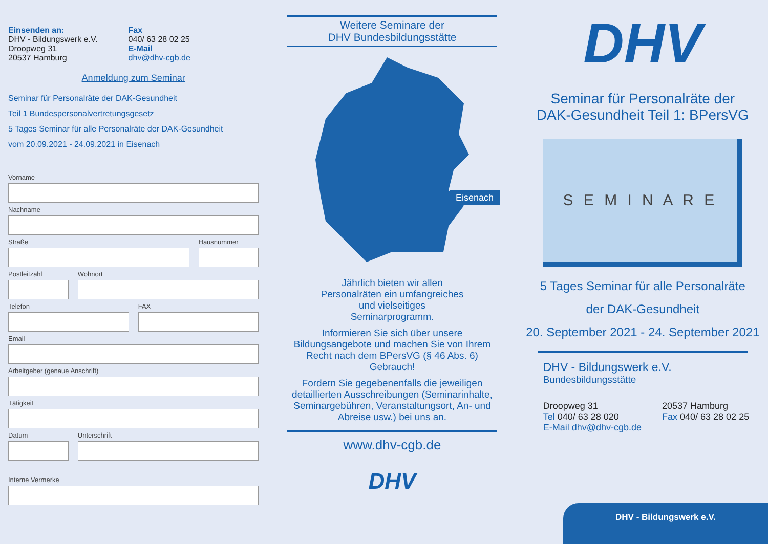Einsenden an:
DHV - Bildungswerk e.V.
Droopweg 31
20537 Hamburg
Fax
040/ 63 28 02 25
E-Mail
dhv@dhv-cgb.de
Anmeldung zum Seminar
Seminar für Personalräte der DAK-Gesundheit
Teil 1 Bundespersonalvertretungsgesetz
5 Tages Seminar für alle Personalräte der DAK-Gesundheit
vom 20.09.2021 - 24.09.2021 in Eisenach
Vorname
Nachname
Straße Hausnummer
Postleitzahl Wohnort
Telefon FAX
Email
Arbeitgeber (genaue Anschrift)
Tätigkeit
Datum Unterschrift
Interne Vermerke
Weitere Seminare der
DHV Bundesbildungsstätte
Eisenach
Jährlich bieten wir allen
Personalräten ein umfangreiches
und vielseitiges
Seminarprogramm.
Informieren Sie sich über unsere
Bildungsangebote und machen Sie von Ihrem
Recht nach dem BPersVG (§ 46 Abs. 6)
Gebrauch!
Fordern Sie gegebenenfalls die jeweiligen
detaillierten Ausschreibungen (Seminarinhalte,
Seminargebühren, Veranstaltungsort, An- und
Abreise usw.) bei uns an.
www.dhv-cgb.de
DHV
DHV
Seminar für Personalräte der
DAK-Gesundheit Teil 1: BPersVG
S E M I N A R E
5 Tages Seminar für alle Personalräte
der DAK-Gesundheit
20. September 2021 - 24. September 2021
DHV - Bildungswerk e.V.
Bundesbildungsstätte
Droopweg 31
Tel 040/ 63 28 020
E-Mail dhv@dhv-cgb.de
20537 Hamburg
Fax 040/ 63 28 02 25
DHV - Bildungswerk e.V.